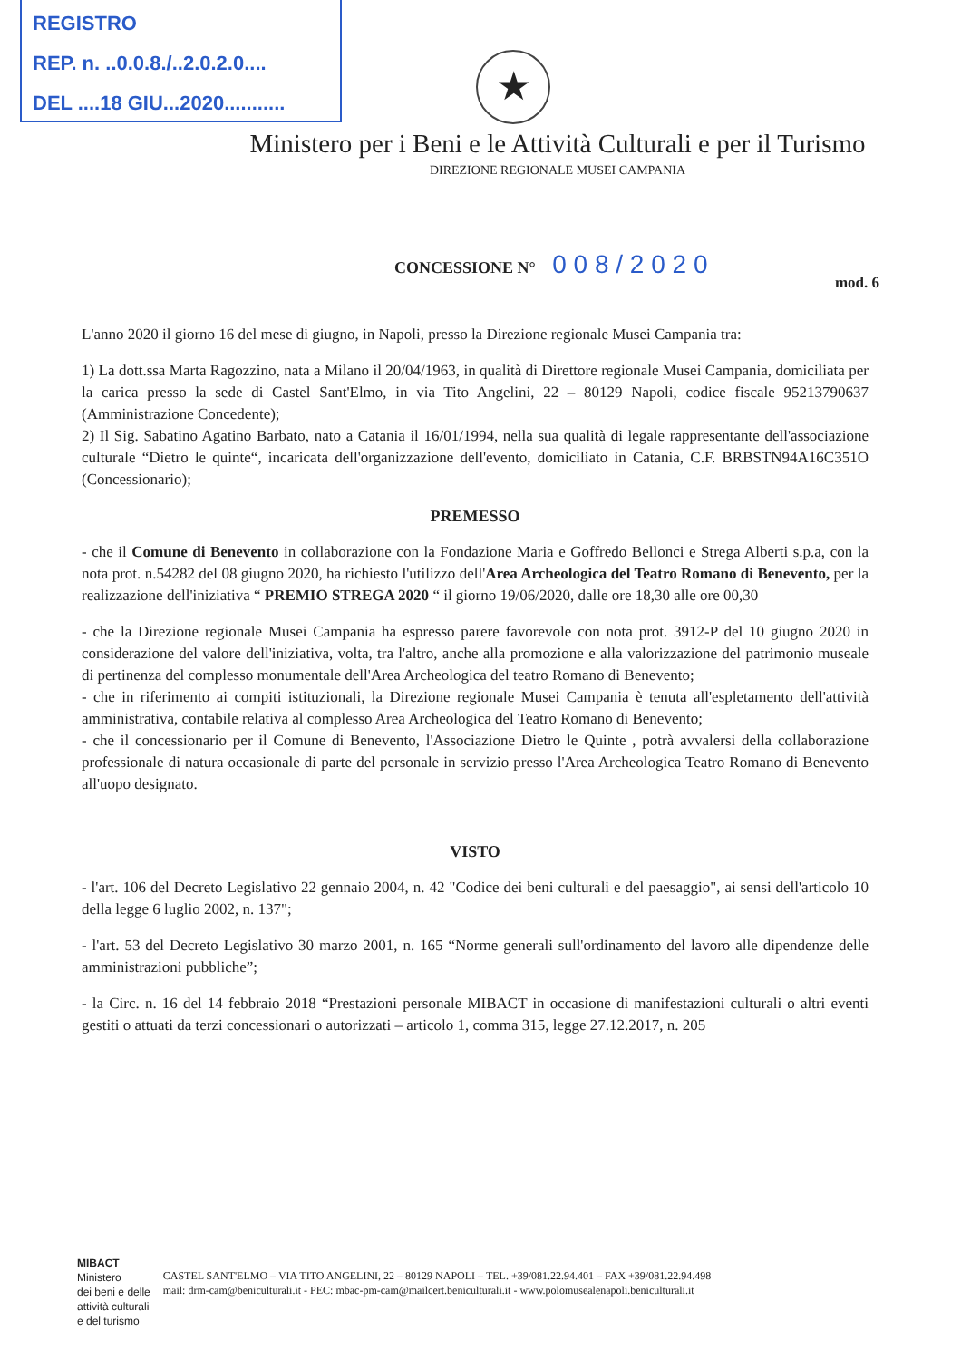REGISTRO
REP. n. ..0.0.8./..2.0.2.0....
DEL ....18 GIU...2020...........
★
Ministero per i Beni e le Attività Culturali e per il Turismo
DIREZIONE REGIONALE MUSEI CAMPANIA
CONCESSIONE N° 0 0 8 / 2 0 2 0
mod. 6
L'anno 2020 il giorno 16 del mese di giugno, in Napoli, presso la Direzione regionale Musei Campania tra:
1) La dott.ssa Marta Ragozzino, nata a Milano il 20/04/1963, in qualità di Direttore regionale Musei Campania, domiciliata per la carica presso la sede di Castel Sant'Elmo, in via Tito Angelini, 22 – 80129 Napoli, codice fiscale 95213790637 (Amministrazione Concedente);
2) Il Sig. Sabatino Agatino Barbato, nato a Catania il 16/01/1994, nella sua qualità di legale rappresentante dell'associazione culturale “Dietro le quinte“, incaricata dell'organizzazione dell'evento, domiciliato in Catania, C.F. BRBSTN94A16C351O (Concessionario);
PREMESSO
- che il Comune di Benevento in collaborazione con la Fondazione Maria e Goffredo Bellonci e Strega Alberti s.p.a, con la nota prot. n.54282 del 08 giugno 2020, ha richiesto l'utilizzo dell'Area Archeologica del Teatro Romano di Benevento, per la realizzazione dell'iniziativa “ PREMIO STREGA 2020 “ il giorno 19/06/2020, dalle ore 18,30 alle ore 00,30
- che la Direzione regionale Musei Campania ha espresso parere favorevole con nota prot. 3912-P del 10 giugno 2020 in considerazione del valore dell'iniziativa, volta, tra l'altro, anche alla promozione e alla valorizzazione del patrimonio museale di pertinenza del complesso monumentale dell'Area Archeologica del teatro Romano di Benevento;
- che in riferimento ai compiti istituzionali, la Direzione regionale Musei Campania è tenuta all'espletamento dell'attività amministrativa, contabile relativa al complesso Area Archeologica del Teatro Romano di Benevento;
- che il concessionario per il Comune di Benevento, l'Associazione Dietro le Quinte , potrà avvalersi della collaborazione professionale di natura occasionale di parte del personale in servizio presso l'Area Archeologica Teatro Romano di Benevento all'uopo designato.
VISTO
- l'art. 106 del Decreto Legislativo 22 gennaio 2004, n. 42 "Codice dei beni culturali e del paesaggio", ai sensi dell'articolo 10 della legge 6 luglio 2002, n. 137";
- l'art. 53 del Decreto Legislativo 30 marzo 2001, n. 165 “Norme generali sull'ordinamento del lavoro alle dipendenze delle amministrazioni pubbliche”;
- la Circ. n. 16 del 14 febbraio 2018 “Prestazioni personale MIBACT in occasione di manifestazioni culturali o altri eventi gestiti o attuati da terzi concessionari o autorizzati – articolo 1, comma 315, legge 27.12.2017, n. 205
MIBACT
Ministero
dei beni e delle
attività culturali
e del turismo
CASTEL SANT'ELMO – VIA TITO ANGELINI, 22 – 80129 NAPOLI – TEL. +39/081.22.94.401 – FAX +39/081.22.94.498
mail: drm-cam@beniculturali.it - PEC: mbac-pm-cam@mailcert.beniculturali.it - www.polomusealenapoli.beniculturali.it